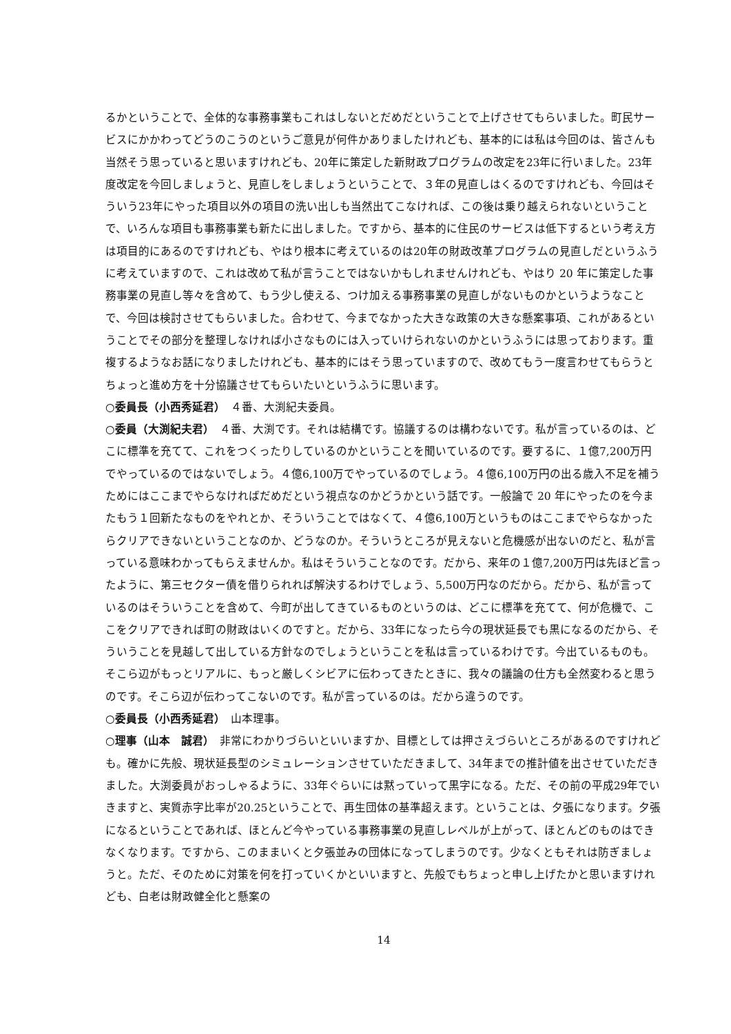るかということで、全体的な事務事業もこれはしないとだめだということで上げさせてもらいました。町民サービスにかかわってどうのこうのというご意見が何件かありましたけれども、基本的には私は今回のは、皆さんも当然そう思っていると思いますけれども、20年に策定した新財政プログラムの改定を23年に行いました。23年度改定を今回しましょうと、見直しをしましょうということで、３年の見直しはくるのですけれども、今回はそういう23年にやった項目以外の項目の洗い出しも当然出てこなければ、この後は乗り越えられないということで、いろんな項目も事務事業も新たに出しました。ですから、基本的に住民のサービスは低下するという考え方は項目的にあるのですけれども、やはり根本に考えているのは20年の財政改革プログラムの見直しだというふうに考えていますので、これは改めて私が言うことではないかもしれませんけれども、やはり 20 年に策定した事務事業の見直し等々を含めて、もう少し使える、つけ加える事務事業の見直しがないものかというようなことで、今回は検討させてもらいました。合わせて、今までなかった大きな政策の大きな懸案事項、これがあるということでその部分を整理しなければ小さなものには入っていけられないのかというふうには思っております。重複するようなお話になりましたけれども、基本的にはそう思っていますので、改めてもう一度言わせてもらうとちょっと進め方を十分協議させてもらいたいというふうに思います。
○委員長（小西秀延君）　４番、大渕紀夫委員。
○委員（大渕紀夫君）　４番、大渕です。それは結構です。協議するのは構わないです。私が言っているのは、どこに標準を充てて、これをつくったりしているのかということを聞いているのです。要するに、１億7,200万円でやっているのではないでしょう。４億6,100万でやっているのでしょう。４億6,100万円の出る歳入不足を補うためにはここまでやらなければだめだという視点なのかどうかという話です。一般論で 20 年にやったのを今またもう１回新たなものをやれとか、そういうことではなくて、４億6,100万というものはここまでやらなかったらクリアできないということなのか、どうなのか。そういうところが見えないと危機感が出ないのだと、私が言っている意味わかってもらえませんか。私はそういうことなのです。だから、来年の１億7,200万円は先ほど言ったように、第三セクター債を借りられれば解決するわけでしょう、5,500万円なのだから。だから、私が言っているのはそういうことを含めて、今町が出してきているものというのは、どこに標準を充てて、何が危機で、ここをクリアできれば町の財政はいくのですと。だから、33年になったら今の現状延長でも黒になるのだから、そういうことを見越して出している方針なのでしょうということを私は言っているわけです。今出ているものも。そこら辺がもっとリアルに、もっと厳しくシビアに伝わってきたときに、我々の議論の仕方も全然変わると思うのです。そこら辺が伝わってこないのです。私が言っているのは。だから違うのです。
○委員長（小西秀延君）　山本理事。
○理事（山本　誠君）　非常にわかりづらいといいますか、目標としては押さえづらいところがあるのですけれども。確かに先般、現状延長型のシミュレーションさせていただきまして、34年までの推計値を出させていただきました。大渕委員がおっしゃるように、33年ぐらいには黙っていって黒字になる。ただ、その前の平成29年でいきますと、実質赤字比率が20.25ということで、再生団体の基準超えます。ということは、夕張になります。夕張になるということであれば、ほとんど今やっている事務事業の見直しレベルが上がって、ほとんどのものはできなくなります。ですから、このままいくと夕張並みの団体になってしまうのです。少なくともそれは防ぎましょうと。ただ、そのために対策を何を打っていくかといいますと、先般でもちょっと申し上げたかと思いますけれども、白老は財政健全化と懸案の
14